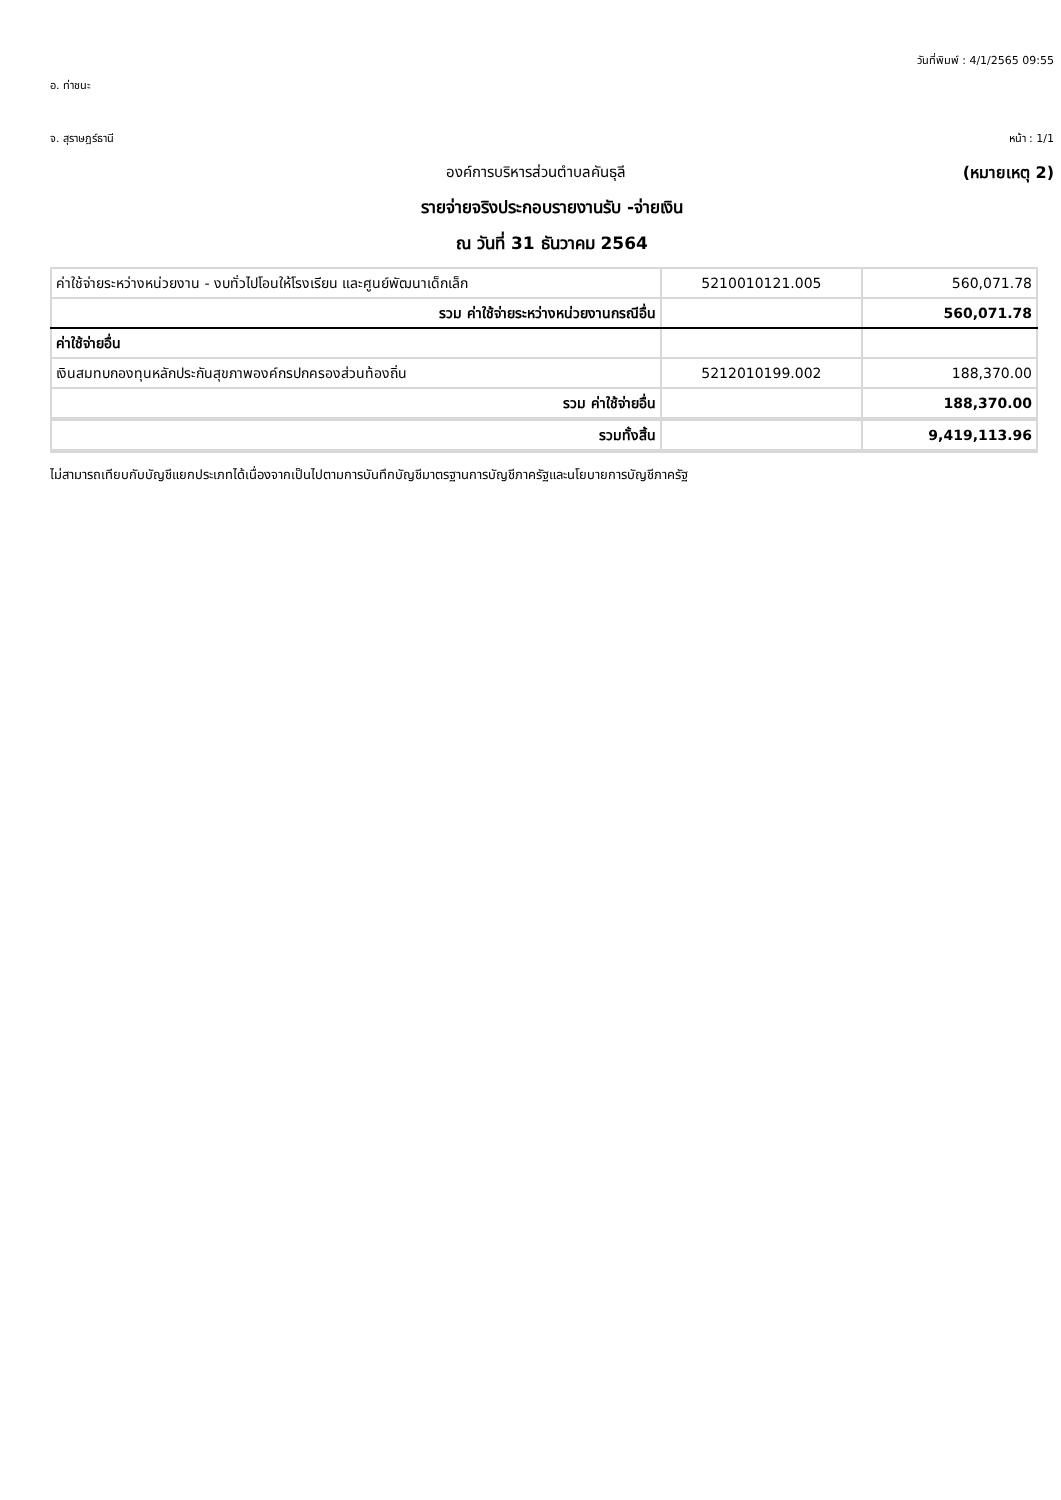วันที่พิมพ์ : 4/1/2565 09:55
อ. ท่าชนะ
จ. สุราษฎร์ธานี หน้า : 1/1
องค์การบริหารส่วนตำบลคันธุลี (หมายเหตุ 2)
รายจ่ายจริงประกอบรายงานรับ -จ่ายเงิน
ณ วันที่ 31 ธันวาคม 2564
| ค่าใช้จ่ายระหว่างหน่วยงาน - งบทั่วไปโอนให้โรงเรียน และศูนย์พัฒนาเด็กเล็ก | 5210010121.005 | 560,071.78 |
| รวม ค่าใช้จ่ายระหว่างหน่วยงานกรณีอื่น | | 560,071.78 |
| ค่าใช้จ่ายอื่น | | |
| เงินสมทบกองทุนหลักประกันสุขภาพองค์กรปกครองส่วนท้องถิ่น | 5212010199.002 | 188,370.00 |
| รวม ค่าใช้จ่ายอื่น | | 188,370.00 |
| รวมทั้งสิ้น | | 9,419,113.96 |
ไม่สามารถเทียบกับบัญชีแยกประเภทได้เนื่องจากเป็นไปตามการบันทึกบัญชีมาตรฐานการบัญชีภาครัฐและนโยบายการบัญชีภาครัฐ